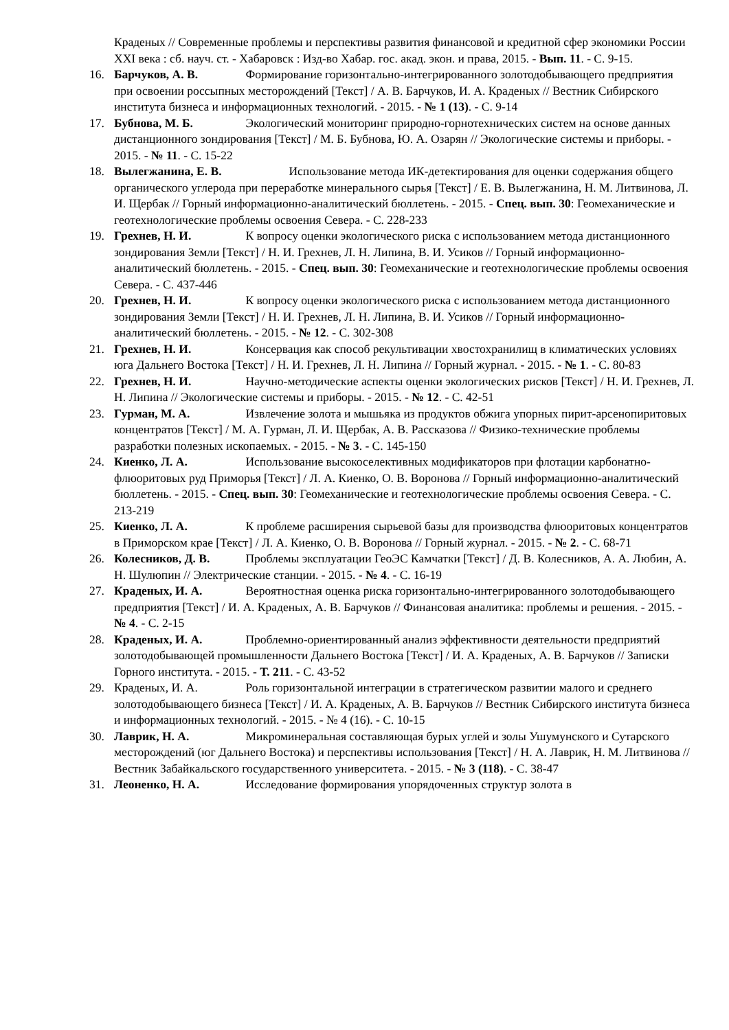Краденых // Современные проблемы и перспективы развития финансовой и кредитной сфер экономики России XXI века : сб. науч. ст. - Хабаровск : Изд-во Хабар. гос. акад. экон. и права, 2015. - Вып. 11. - С. 9-15.
16. Барчуков, А. В. Формирование горизонтально-интегрированного золотодобывающего предприятия при освоении россыпных месторождений [Текст] / А. В. Барчуков, И. А. Краденых // Вестник Сибирского института бизнеса и информационных технологий. - 2015. - № 1 (13). - С. 9-14
17. Бубнова, М. Б. Экологический мониторинг природно-горнотехнических систем на основе данных дистанционного зондирования [Текст] / М. Б. Бубнова, Ю. А. Озарян // Экологические системы и приборы. - 2015. - № 11. - С. 15-22
18. Вылегжанина, Е. В. Использование метода ИК-детектирования для оценки содержания общего органического углерода при переработке минерального сырья [Текст] / Е. В. Вылегжанина, Н. М. Литвинова, Л. И. Щербак // Горный информационно-аналитический бюллетень. - 2015. - Спец. вып. 30: Геомеханические и геотехнологические проблемы освоения Севера. - С. 228-233
19. Грехнев, Н. И. К вопросу оценки экологического риска с использованием метода дистанционного зондирования Земли [Текст] / Н. И. Грехнев, Л. Н. Липина, В. И. Усиков // Горный информационно-аналитический бюллетень. - 2015. - Спец. вып. 30: Геомеханические и геотехнологические проблемы освоения Севера. - С. 437-446
20. Грехнев, Н. И. К вопросу оценки экологического риска с использованием метода дистанционного зондирования Земли [Текст] / Н. И. Грехнев, Л. Н. Липина, В. И. Усиков // Горный информационно-аналитический бюллетень. - 2015. - № 12. - С. 302-308
21. Грехнев, Н. И. Консервация как способ рекультивации хвостохранилищ в климатических условиях юга Дальнего Востока [Текст] / Н. И. Грехнев, Л. Н. Липина // Горный журнал. - 2015. - № 1. - С. 80-83
22. Грехнев, Н. И. Научно-методические аспекты оценки экологических рисков [Текст] / Н. И. Грехнев, Л. Н. Липина // Экологические системы и приборы. - 2015. - № 12. - С. 42-51
23. Гурман, М. А. Извлечение золота и мышьяка из продуктов обжига упорных пирит-арсенопиритовых концентратов [Текст] / М. А. Гурман, Л. И. Щербак, А. В. Рассказова // Физико-технические проблемы разработки полезных ископаемых. - 2015. - № 3. - С. 145-150
24. Киенко, Л. А. Использование высокоселективных модификаторов при флотации карбонатно-флюоритовых руд Приморья [Текст] / Л. А. Киенко, О. В. Воронова // Горный информационно-аналитический бюллетень. - 2015. - Спец. вып. 30: Геомеханические и геотехнологические проблемы освоения Севера. - С. 213-219
25. Киенко, Л. А. К проблеме расширения сырьевой базы для производства флюоритовых концентратов в Приморском крае [Текст] / Л. А. Киенко, О. В. Воронова // Горный журнал. - 2015. - № 2. - С. 68-71
26. Колесников, Д. В. Проблемы эксплуатации ГеоЭС Камчатки [Текст] / Д. В. Колесников, А. А. Любин, А. Н. Шулюпин // Электрические станции. - 2015. - № 4. - С. 16-19
27. Краденых, И. А. Вероятностная оценка риска горизонтально-интегрированного золотодобывающего предприятия [Текст] / И. А. Краденых, А. В. Барчуков // Финансовая аналитика: проблемы и решения. - 2015. - № 4. - С. 2-15
28. Краденых, И. А. Проблемно-ориентированный анализ эффективности деятельности предприятий золотодобывающей промышленности Дальнего Востока [Текст] / И. А. Краденых, А. В. Барчуков // Записки Горного института. - 2015. - Т. 211. - С. 43-52
29. Краденых, И. А. Роль горизонтальной интеграции в стратегическом развитии малого и среднего золотодобывающего бизнеса [Текст] / И. А. Краденых, А. В. Барчуков // Вестник Сибирского института бизнеса и информационных технологий. - 2015. - № 4 (16). - С. 10-15
30. Лаврик, Н. А. Микроминеральная составляющая бурых углей и золы Ушумунского и Сутарского месторождений (юг Дальнего Востока) и перспективы использования [Текст] / Н. А. Лаврик, Н. М. Литвинова // Вестник Забайкальского государственного университета. - 2015. - № 3 (118). - С. 38-47
31. Леоненко, Н. А. Исследование формирования упорядоченных структур золота в